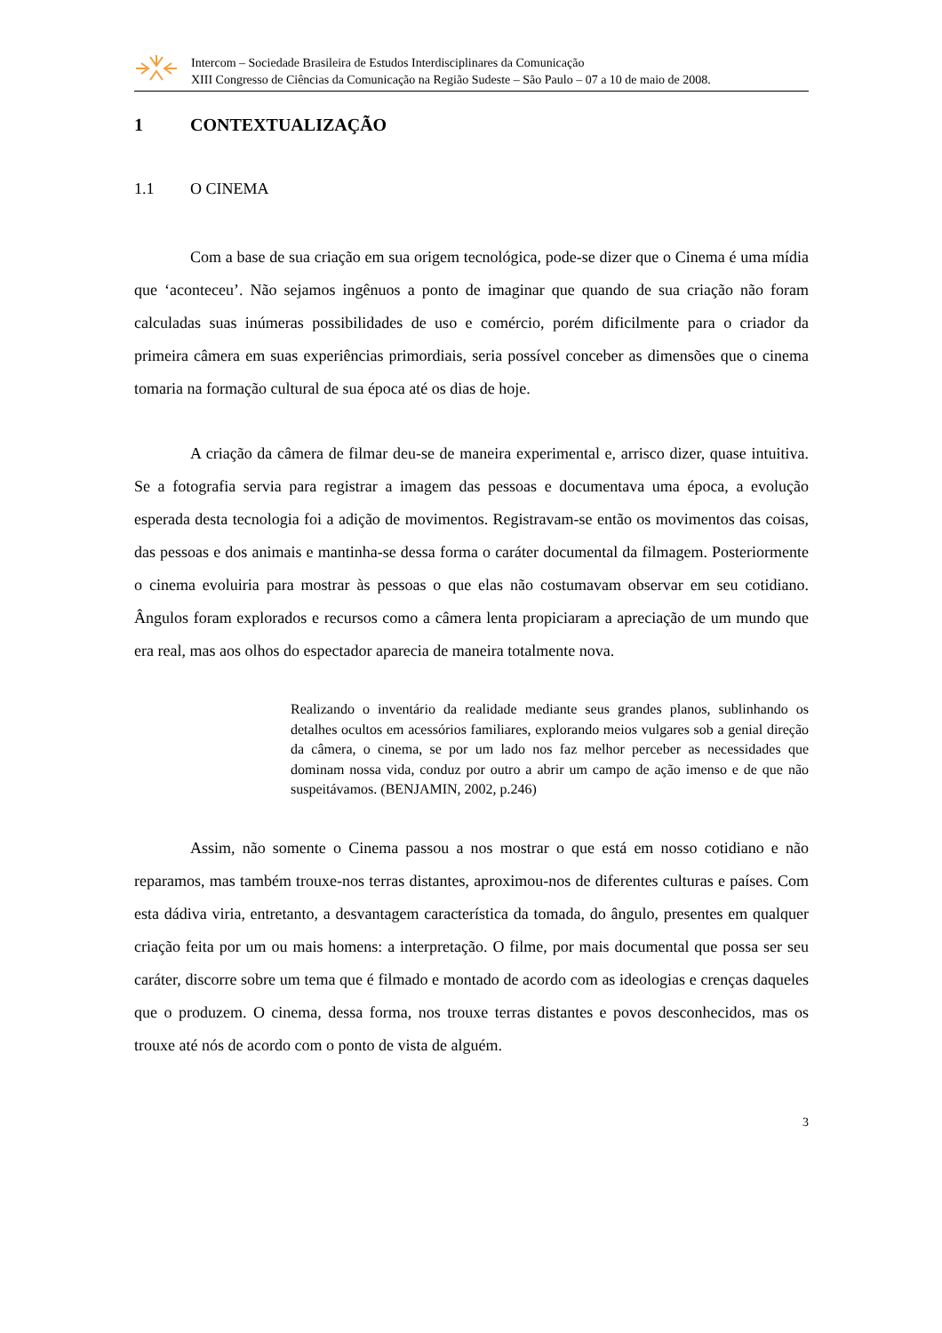Intercom – Sociedade Brasileira de Estudos Interdisciplinares da Comunicação
XIII Congresso de Ciências da Comunicação na Região Sudeste – São Paulo – 07 a 10 de maio de 2008.
1 CONTEXTUALIZAÇÃO
1.1 O CINEMA
Com a base de sua criação em sua origem tecnológica, pode-se dizer que o Cinema é uma mídia que ‘aconteceu’. Não sejamos ingênuos a ponto de imaginar que quando de sua criação não foram calculadas suas inúmeras possibilidades de uso e comércio, porém dificilmente para o criador da primeira câmera em suas experiências primordiais, seria possível conceber as dimensões que o cinema tomaria na formação cultural de sua época até os dias de hoje.
A criação da câmera de filmar deu-se de maneira experimental e, arrisco dizer, quase intuitiva. Se a fotografia servia para registrar a imagem das pessoas e documentava uma época, a evolução esperada desta tecnologia foi a adição de movimentos. Registravam-se então os movimentos das coisas, das pessoas e dos animais e mantinha-se dessa forma o caráter documental da filmagem. Posteriormente o cinema evoluiria para mostrar às pessoas o que elas não costumavam observar em seu cotidiano. Ângulos foram explorados e recursos como a câmera lenta propiciaram a apreciação de um mundo que era real, mas aos olhos do espectador aparecia de maneira totalmente nova.
Realizando o inventário da realidade mediante seus grandes planos, sublinhando os detalhes ocultos em acessórios familiares, explorando meios vulgares sob a genial direção da câmera, o cinema, se por um lado nos faz melhor perceber as necessidades que dominam nossa vida, conduz por outro a abrir um campo de ação imenso e de que não suspeitávamos. (BENJAMIN, 2002, p.246)
Assim, não somente o Cinema passou a nos mostrar o que está em nosso cotidiano e não reparamos, mas também trouxe-nos terras distantes, aproximou-nos de diferentes culturas e países. Com esta dádiva viria, entretanto, a desvantagem característica da tomada, do ângulo, presentes em qualquer criação feita por um ou mais homens: a interpretação. O filme, por mais documental que possa ser seu caráter, discorre sobre um tema que é filmado e montado de acordo com as ideologias e crenças daqueles que o produzem. O cinema, dessa forma, nos trouxe terras distantes e povos desconhecidos, mas os trouxe até nós de acordo com o ponto de vista de alguém.
3